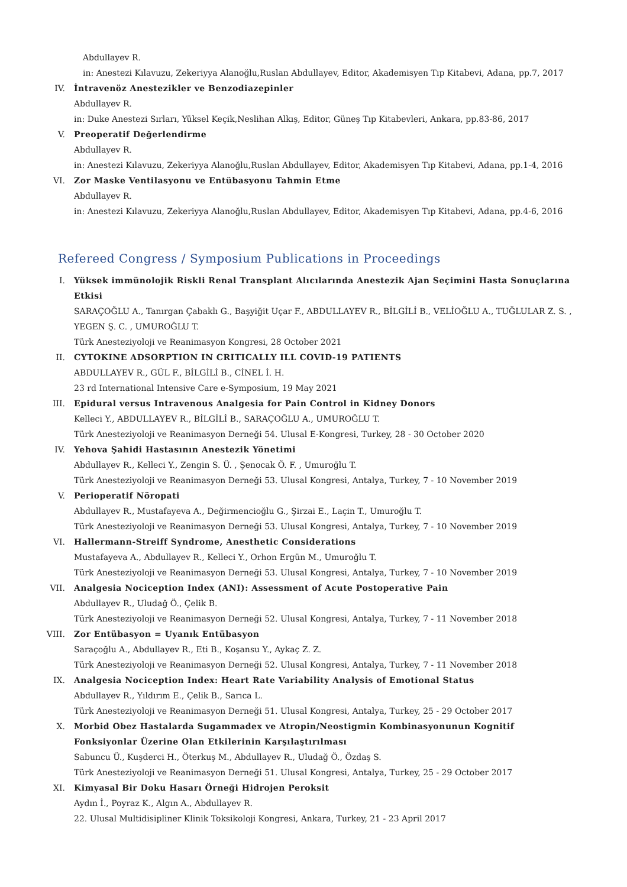Abdullayev R.
in: Anestezi Kılavuzu, Zekeriyya Alanoğlu,Ruslan Abdullayev, Editor, Akademisyen Tıp Kitabevi, Adana, pp.7, 2017
IV. İntravenöz Anestezikler ve Benzodiazepinler
Abdullayev R.
in: Duke Anestezi Sırları, Yüksel Keçik,Neslihan Alkış, Editor, Güneş Tıp Kitabevleri, Ankara, pp.83-86, 2017
V. Preoperatif Değerlendirme
Abdullayev R.
in: Anestezi Kılavuzu, Zekeriyya Alanoğlu,Ruslan Abdullayev, Editor, Akademisyen Tıp Kitabevi, Adana, pp.1-4, 2016
VI. Zor Maske Ventilasyonu ve Entübasyonu Tahmin Etme
Abdullayev R.
in: Anestezi Kılavuzu, Zekeriyya Alanoğlu,Ruslan Abdullayev, Editor, Akademisyen Tıp Kitabevi, Adana, pp.4-6, 2016
Refereed Congress / Symposium Publications in Proceedings
I. Yüksek immünolojik Riskli Renal Transplant Alıcılarında Anestezik Ajan Seçimini Hasta Sonuçlarına Etkisi
SARAÇOĞLU A., Tanırgan Çabaklı G., Başyiğit Uçar F., ABDULLAYEV R., BİLGİLİ B., VELİOĞLU A., TUĞLULAR Z. S. , YEGEN Ş. C. , UMUROĞLU T.
Türk Anesteziyoloji ve Reanimasyon Kongresi, 28 October 2021
II. CYTOKINE ADSORPTION IN CRITICALLY ILL COVID-19 PATIENTS
ABDULLAYEV R., GÜL F., BİLGİLİ B., CİNEL İ. H.
23 rd International Intensive Care e-Symposium, 19 May 2021
III. Epidural versus Intravenous Analgesia for Pain Control in Kidney Donors
Kelleci Y., ABDULLAYEV R., BİLGİLİ B., SARAÇOĞLU A., UMUROĞLU T.
Türk Anesteziyoloji ve Reanimasyon Derneği 54. Ulusal E-Kongresi, Turkey, 28 - 30 October 2020
IV. Yehova Şahidi Hastasının Anestezik Yönetimi
Abdullayev R., Kelleci Y., Zengin S. Ü. , Şenocak Ö. F. , Umuroğlu T.
Türk Anesteziyoloji ve Reanimasyon Derneği 53. Ulusal Kongresi, Antalya, Turkey, 7 - 10 November 2019
V. Perioperatif Nöropati
Abdullayev R., Mustafayeva A., Değirmencioğlu G., Şirzai E., Laçin T., Umuroğlu T.
Türk Anesteziyoloji ve Reanimasyon Derneği 53. Ulusal Kongresi, Antalya, Turkey, 7 - 10 November 2019
VI. Hallermann-Streiff Syndrome, Anesthetic Considerations
Mustafayeva A., Abdullayev R., Kelleci Y., Orhon Ergün M., Umuroğlu T.
Türk Anesteziyoloji ve Reanimasyon Derneği 53. Ulusal Kongresi, Antalya, Turkey, 7 - 10 November 2019
VII. Analgesia Nociception Index (ANI): Assessment of Acute Postoperative Pain
Abdullayev R., Uludağ Ö., Çelik B.
Türk Anesteziyoloji ve Reanimasyon Derneği 52. Ulusal Kongresi, Antalya, Turkey, 7 - 11 November 2018
VIII. Zor Entübasyon = Uyanık Entübasyon
Saraçoğlu A., Abdullayev R., Eti B., Koşansu Y., Aykaç Z. Z.
Türk Anesteziyoloji ve Reanimasyon Derneği 52. Ulusal Kongresi, Antalya, Turkey, 7 - 11 November 2018
IX. Analgesia Nociception Index: Heart Rate Variability Analysis of Emotional Status
Abdullayev R., Yıldırım E., Çelik B., Sarıca L.
Türk Anesteziyoloji ve Reanimasyon Derneği 51. Ulusal Kongresi, Antalya, Turkey, 25 - 29 October 2017
X. Morbid Obez Hastalarda Sugammadex ve Atropin/Neostigmin Kombinasyonunun Kognitif Fonksiyonlar Üzerine Olan Etkilerinin Karşılaştırılması
Sabuncu Ü., Kuşderci H., Öterkuş M., Abdullayev R., Uludağ Ö., Özdaş S.
Türk Anesteziyoloji ve Reanimasyon Derneği 51. Ulusal Kongresi, Antalya, Turkey, 25 - 29 October 2017
XI. Kimyasal Bir Doku Hasarı Örneği Hidrojen Peroksit
Aydın İ., Poyraz K., Algın A., Abdullayev R.
22. Ulusal Multidisipliner Klinik Toksikoloji Kongresi, Ankara, Turkey, 21 - 23 April 2017